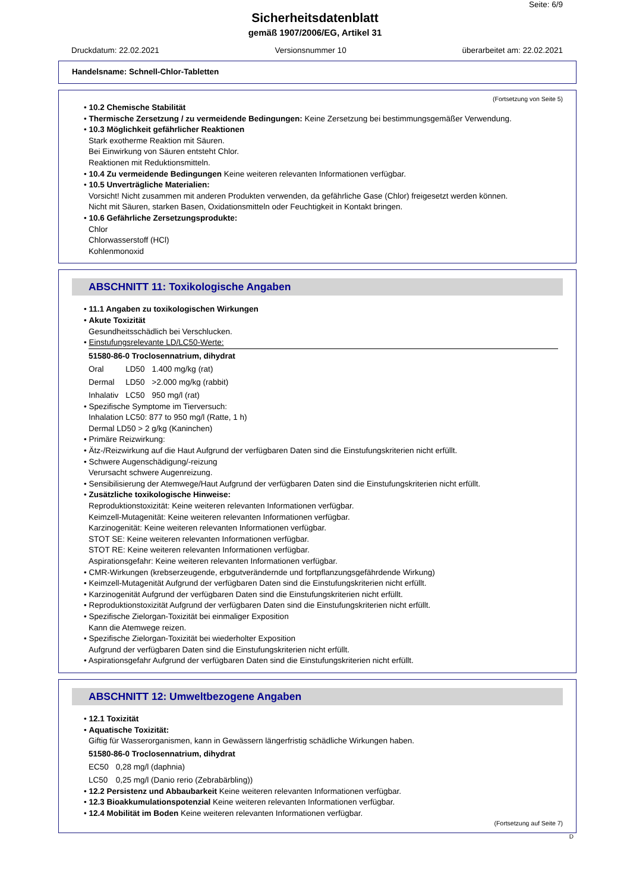Seite: 6/9
Sicherheitsdatenblatt
gemäß 1907/2006/EG, Artikel 31
Druckdatum: 22.02.2021 Versionsnummer 10 überarbeitet am: 22.02.2021
Handelsname: Schnell-Chlor-Tabletten
(Fortsetzung von Seite 5)
• 10.2 Chemische Stabilität
• Thermische Zersetzung / zu vermeidende Bedingungen: Keine Zersetzung bei bestimmungsgemäßer Verwendung.
• 10.3 Möglichkeit gefährlicher Reaktionen
Stark exotherme Reaktion mit Säuren.
Bei Einwirkung von Säuren entsteht Chlor.
Reaktionen mit Reduktionsmitteln.
• 10.4 Zu vermeidende Bedingungen Keine weiteren relevanten Informationen verfügbar.
• 10.5 Unverträgliche Materialien:
Vorsicht! Nicht zusammen mit anderen Produkten verwenden, da gefährliche Gase (Chlor) freigesetzt werden können.
Nicht mit Säuren, starken Basen, Oxidationsmitteln oder Feuchtigkeit in Kontakt bringen.
• 10.6 Gefährliche Zersetzungsprodukte:
Chlor
Chlorwasserstoff (HCl)
Kohlenmonoxid
ABSCHNITT 11: Toxikologische Angaben
• 11.1 Angaben zu toxikologischen Wirkungen
• Akute Toxizität
Gesundheitsschädlich bei Verschlucken.
• Einstufungsrelevante LD/LC50-Werte:
| 51580-86-0 Troclosennatrium, dihydrat | | |
| Oral | LD50 | 1.400 mg/kg (rat) |
| Dermal | LD50 | >2.000 mg/kg (rabbit) |
| Inhalativ | LC50 | 950 mg/l (rat) |
• Spezifische Symptome im Tierversuch:
Inhalation LC50: 877 to 950 mg/l (Ratte, 1 h)
Dermal LD50 > 2 g/kg (Kaninchen)
• Primäre Reizwirkung:
• Ätz-/Reizwirkung auf die Haut Aufgrund der verfügbaren Daten sind die Einstufungskriterien nicht erfüllt.
• Schwere Augenschädigung/-reizung
Verursacht schwere Augenreizung.
• Sensibilisierung der Atemwege/Haut Aufgrund der verfügbaren Daten sind die Einstufungskriterien nicht erfüllt.
• Zusätzliche toxikologische Hinweise:
Reproduktionstoxizität: Keine weiteren relevanten Informationen verfügbar.
Keimzell-Mutagenität: Keine weiteren relevanten Informationen verfügbar.
Karzinogenität: Keine weiteren relevanten Informationen verfügbar.
STOT SE: Keine weiteren relevanten Informationen verfügbar.
STOT RE: Keine weiteren relevanten Informationen verfügbar.
Aspirationsgefahr: Keine weiteren relevanten Informationen verfügbar.
• CMR-Wirkungen (krebserzeugende, erbgutverändernde und fortpflanzungsgefährdende Wirkung)
• Keimzell-Mutagenität Aufgrund der verfügbaren Daten sind die Einstufungskriterien nicht erfüllt.
• Karzinogenität Aufgrund der verfügbaren Daten sind die Einstufungskriterien nicht erfüllt.
• Reproduktionstoxizität Aufgrund der verfügbaren Daten sind die Einstufungskriterien nicht erfüllt.
• Spezifische Zielorgan-Toxizität bei einmaliger Exposition
Kann die Atemwege reizen.
• Spezifische Zielorgan-Toxizität bei wiederholter Exposition
Aufgrund der verfügbaren Daten sind die Einstufungskriterien nicht erfüllt.
• Aspirationsgefahr Aufgrund der verfügbaren Daten sind die Einstufungskriterien nicht erfüllt.
ABSCHNITT 12: Umweltbezogene Angaben
• 12.1 Toxizität
• Aquatische Toxizität:
Giftig für Wasserorganismen, kann in Gewässern längerfristig schädliche Wirkungen haben.
| 51580-86-0 Troclosennatrium, dihydrat | |
| EC50 | 0,28 mg/l (daphnia) |
| LC50 | 0,25 mg/l (Danio rerio (Zebrabärbling)) |
• 12.2 Persistenz und Abbaubarkeit Keine weiteren relevanten Informationen verfügbar.
• 12.3 Bioakkumulationspotenzial Keine weiteren relevanten Informationen verfügbar.
• 12.4 Mobilität im Boden Keine weiteren relevanten Informationen verfügbar.
(Fortsetzung auf Seite 7)
D